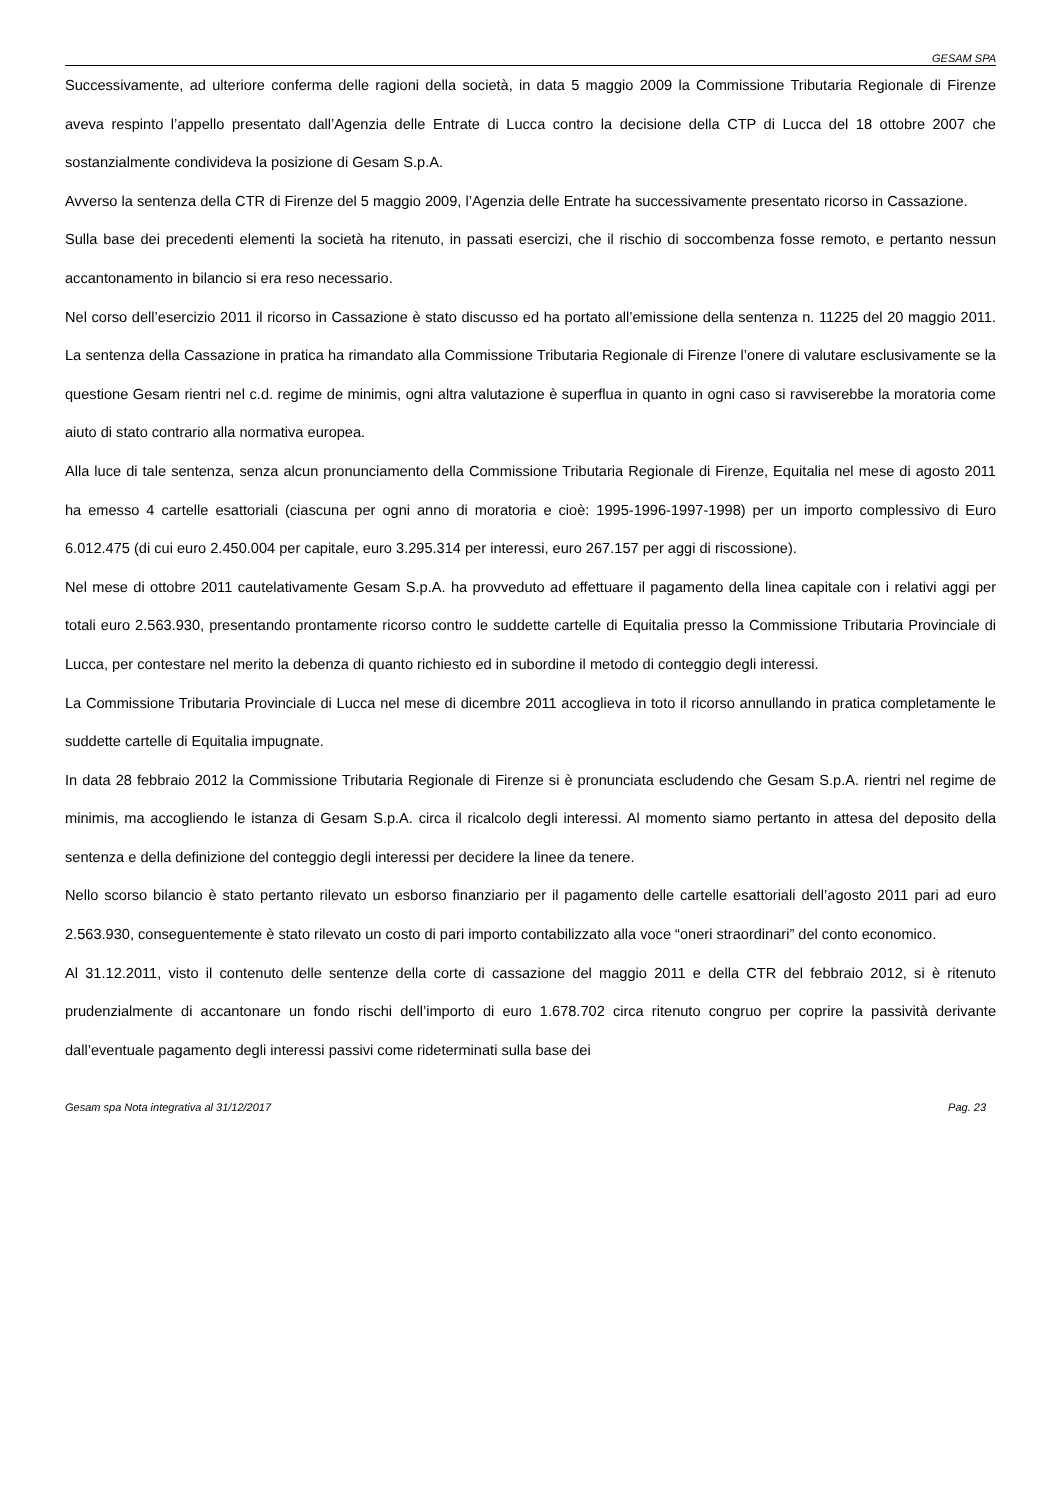GESAM SPA
Successivamente, ad ulteriore conferma delle ragioni della società, in data 5 maggio 2009 la Commissione Tributaria Regionale di Firenze aveva respinto l’appello presentato dall’Agenzia delle Entrate di Lucca contro la decisione della CTP di Lucca del 18 ottobre 2007 che sostanzialmente condivideva la posizione di Gesam S.p.A.
Avverso la sentenza della CTR di Firenze del 5 maggio 2009, l’Agenzia delle Entrate ha successivamente presentato ricorso in Cassazione.
Sulla base dei precedenti elementi la società ha ritenuto, in passati esercizi, che il rischio di soccombenza fosse remoto, e pertanto nessun accantonamento in bilancio si era reso necessario.
Nel corso dell’esercizio 2011 il ricorso in Cassazione è stato discusso ed ha portato all’emissione della sentenza n. 11225 del 20 maggio 2011. La sentenza della Cassazione in pratica ha rimandato alla Commissione Tributaria Regionale di Firenze l’onere di valutare esclusivamente se la questione Gesam rientri nel c.d. regime de minimis, ogni altra valutazione è superflua in quanto in ogni caso si ravviserebbe la moratoria come aiuto di stato contrario alla normativa europea.
Alla luce di tale sentenza, senza alcun pronunciamento della Commissione Tributaria Regionale di Firenze, Equitalia nel mese di agosto 2011 ha emesso 4 cartelle esattoriali (ciascuna per ogni anno di moratoria e cioè: 1995-1996-1997-1998) per un importo complessivo di Euro 6.012.475 (di cui euro 2.450.004 per capitale, euro 3.295.314 per interessi, euro 267.157 per aggi di riscossione).
Nel mese di ottobre 2011 cautelativamente Gesam S.p.A. ha provveduto ad effettuare il pagamento della linea capitale con i relativi aggi per totali euro 2.563.930, presentando prontamente ricorso contro le suddette cartelle di Equitalia presso la Commissione Tributaria Provinciale di Lucca, per contestare nel merito la debenza di quanto richiesto ed in subordine il metodo di conteggio degli interessi.
La Commissione Tributaria Provinciale di Lucca nel mese di dicembre 2011 accoglieva in toto il ricorso annullando in pratica completamente le suddette cartelle di Equitalia impugnate.
In data 28 febbraio 2012 la Commissione Tributaria Regionale di Firenze si è pronunciata escludendo che Gesam S.p.A. rientri nel regime de minimis, ma accogliendo le istanza di Gesam S.p.A. circa il ricalcolo degli interessi. Al momento siamo pertanto in attesa del deposito della sentenza e della definizione del conteggio degli interessi per decidere la linee da tenere.
Nello scorso bilancio è stato pertanto rilevato un esborso finanziario per il pagamento delle cartelle esattoriali dell’agosto 2011 pari ad euro 2.563.930, conseguentemente è stato rilevato un costo di pari importo contabilizzato alla voce “oneri straordinari” del conto economico.
Al 31.12.2011, visto il contenuto delle sentenze della corte di cassazione del maggio 2011 e della CTR del febbraio 2012, si è ritenuto prudenzialmente di accantonare un fondo rischi dell’importo di euro 1.678.702 circa ritenuto congruo per coprire la passività derivante dall’eventuale pagamento degli interessi passivi come rideterminati sulla base dei
Gesam spa Nota integrativa al 31/12/2017 Pag. 23